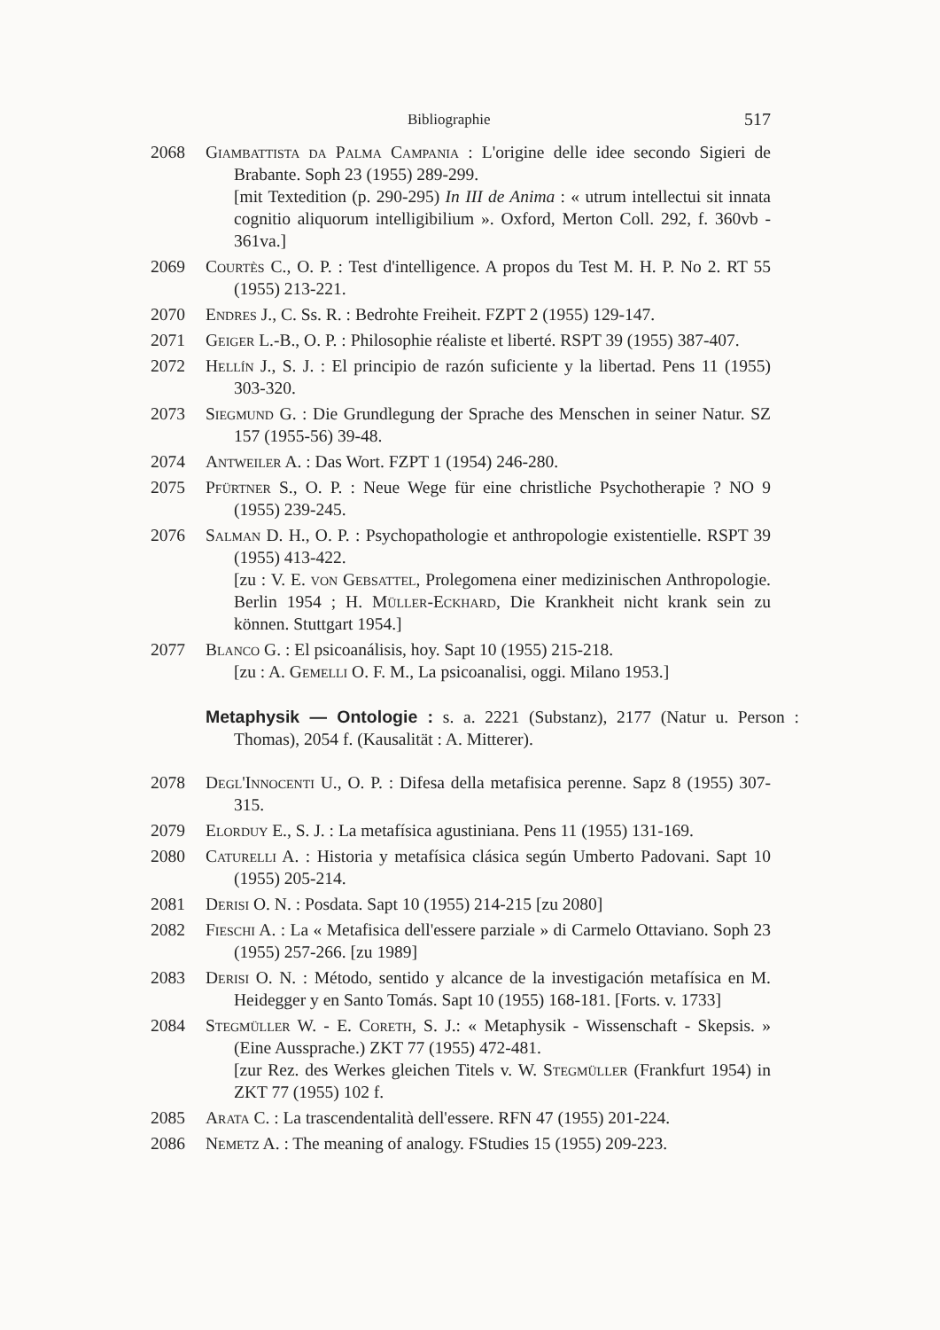Bibliographie 517
2068 Giambattista da Palma Campania : L'origine delle idee secondo Sigieri de Brabante. Soph 23 (1955) 289-299.
[mit Textedition (p. 290-295) In III de Anima : « utrum intellectui sit innata cognitio aliquorum intelligibilium ». Oxford, Merton Coll. 292, f. 360vb - 361va.]
2069 Courtès C., O. P. : Test d'intelligence. A propos du Test M. H. P. No 2. RT 55 (1955) 213-221.
2070 Endres J., C. Ss. R. : Bedrohte Freiheit. FZPT 2 (1955) 129-147.
2071 Geiger L.-B., O. P. : Philosophie réaliste et liberté. RSPT 39 (1955) 387-407.
2072 Hellín J., S. J. : El principio de razón suficiente y la libertad. Pens 11 (1955) 303-320.
2073 Siegmund G. : Die Grundlegung der Sprache des Menschen in seiner Natur. SZ 157 (1955-56) 39-48.
2074 Antweiler A. : Das Wort. FZPT 1 (1954) 246-280.
2075 Pfürtner S., O. P. : Neue Wege für eine christliche Psychotherapie ? NO 9 (1955) 239-245.
2076 Salman D. H., O. P. : Psychopathologie et anthropologie existentielle. RSPT 39 (1955) 413-422.
[zu : V. E. von Gebsattel, Prolegomena einer medizinischen Anthropologie. Berlin 1954 ; H. Müller-Eckhard, Die Krankheit nicht krank sein zu können. Stuttgart 1954.]
2077 Blanco G. : El psicoanálisis, hoy. Sapt 10 (1955) 215-218.
[zu : A. Gemelli O. F. M., La psicoanalisi, oggi. Milano 1953.]
Metaphysik — Ontologie : s. a. 2221 (Substanz), 2177 (Natur u. Person : Thomas), 2054 f. (Kausalität : A. Mitterer).
2078 Degl'Innocenti U., O. P. : Difesa della metafisica perenne. Sapz 8 (1955) 307-315.
2079 Elorduy E., S. J. : La metafísica agustiniana. Pens 11 (1955) 131-169.
2080 Caturelli A. : Historia y metafísica clásica según Umberto Padovani. Sapt 10 (1955) 205-214.
2081 Derisi O. N. : Posdata. Sapt 10 (1955) 214-215 [zu 2080]
2082 Fieschi A. : La « Metafisica dell'essere parziale » di Carmelo Ottaviano. Soph 23 (1955) 257-266. [zu 1989]
2083 Derisi O. N. : Método, sentido y alcance de la investigación metafísica en M. Heidegger y en Santo Tomás. Sapt 10 (1955) 168-181. [Forts. v. 1733]
2084 Stegmüller W. - E. Coreth, S. J.: « Metaphysik - Wissenschaft - Skepsis. » (Eine Aussprache.) ZKT 77 (1955) 472-481.
[zur Rez. des Werkes gleichen Titels v. W. Stegmüller (Frankfurt 1954) in ZKT 77 (1955) 102 f.
2085 Arata C. : La trascendentalità dell'essere. RFN 47 (1955) 201-224.
2086 Nemetz A. : The meaning of analogy. FStudies 15 (1955) 209-223.